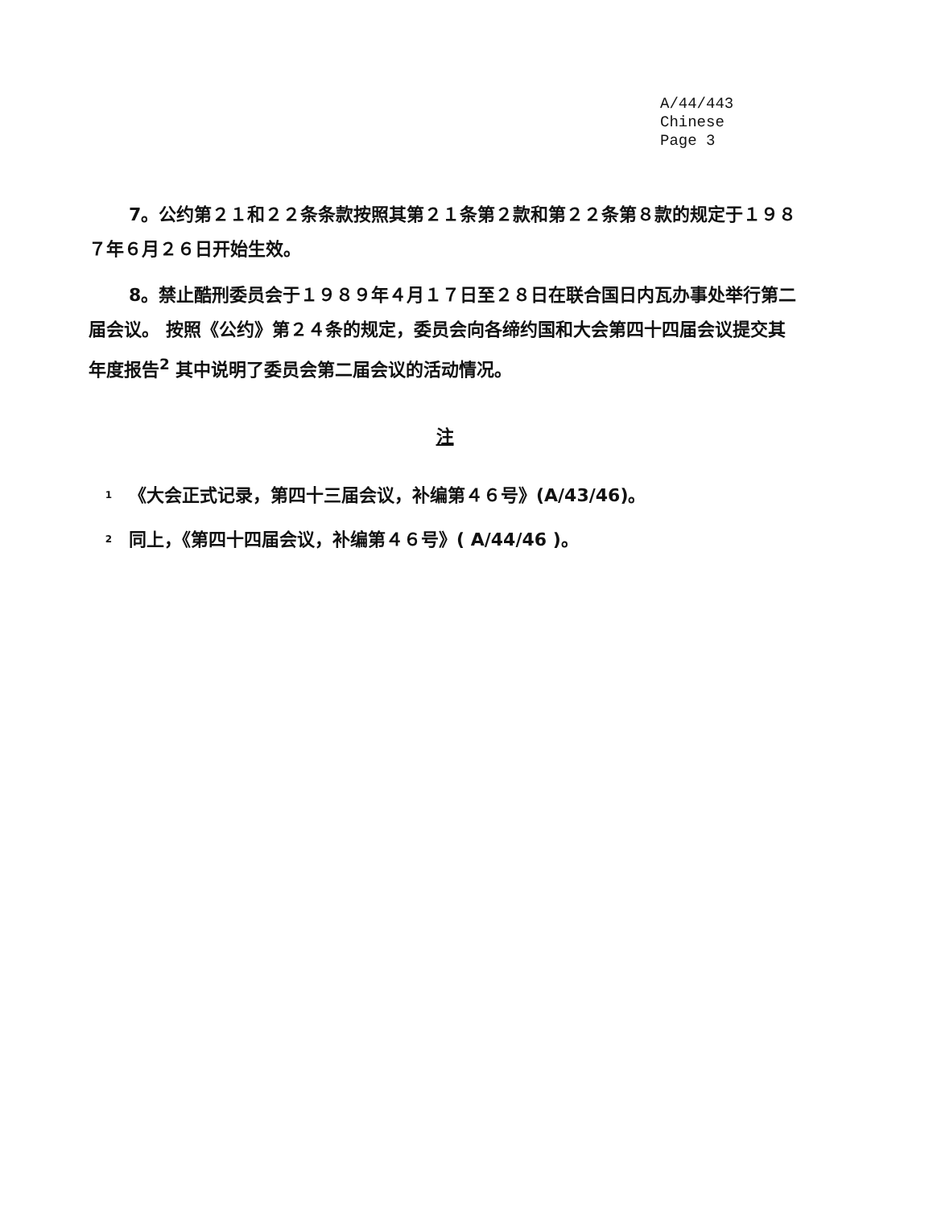A/44/443
Chinese
Page 3
7。公约第２１和２２条条款按照其第２１条第２款和第２２条第８款的规定于１９８７年６月２６日开始生效。
8。禁止酷刑委员会于１９８９年４月１７日至２８日在联合国日内瓦办事处举行第二届会议。 按照《公约》第２４条的规定，委员会向各缔约国和大会第四十四届会议提交其年度报告<sup>2</sup> 其中说明了委员会第二届会议的活动情况。
注
1
《大会正式记录，第四十三届会议，补编第４６号》(A/43/46)。
2
同上，《第四十四届会议，补编第４６号》( A/44/46 )。